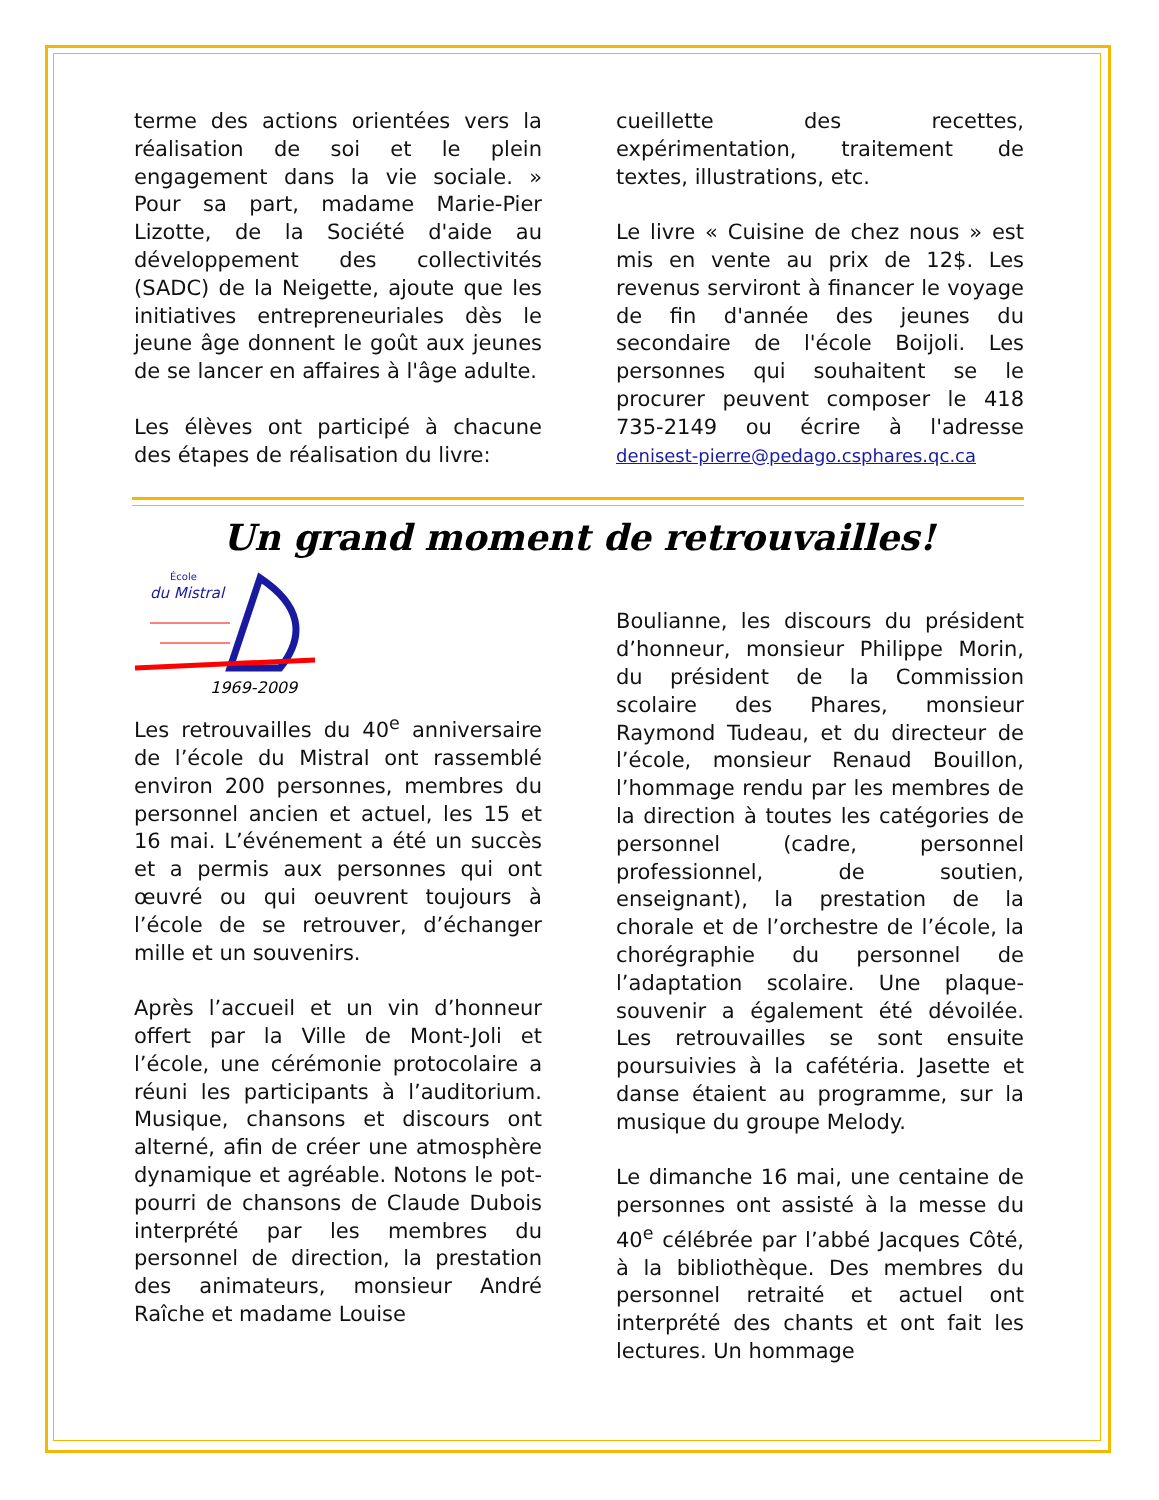terme des actions orientées vers la réalisation de soi et le plein engagement dans la vie sociale. » Pour sa part, madame Marie-Pier Lizotte, de la Société d'aide au développement des collectivités (SADC) de la Neigette, ajoute que les initiatives entrepreneuriales dès le jeune âge donnent le goût aux jeunes de se lancer en affaires à l'âge adulte.
Les élèves ont participé à chacune des étapes de réalisation du livre:
cueillette des recettes, expérimentation, traitement de textes, illustrations, etc.
Le livre « Cuisine de chez nous » est mis en vente au prix de 12$. Les revenus serviront à financer le voyage de fin d'année des jeunes du secondaire de l'école Boijoli. Les personnes qui souhaitent se le procurer peuvent composer le 418 735-2149 ou écrire à l'adresse denisest-pierre@pedago.csphares.qc.ca
Un grand moment de retrouvailles!
École
du Mistral
1969-2009
Les retrouvailles du 40<sup>e</sup> anniversaire de l’école du Mistral ont rassemblé environ 200 personnes, membres du personnel ancien et actuel, les 15 et 16 mai. L’événement a été un succès et a permis aux personnes qui ont œuvré ou qui oeuvrent toujours à l’école de se retrouver, d’échanger mille et un souvenirs.
Après l’accueil et un vin d’honneur offert par la Ville de Mont-Joli et l’école, une cérémonie protocolaire a réuni les participants à l’auditorium. Musique, chansons et discours ont alterné, afin de créer une atmosphère dynamique et agréable. Notons le pot-pourri de chansons de Claude Dubois interprété par les membres du personnel de direction, la prestation des animateurs, monsieur André Raîche et madame Louise
Boulianne, les discours du président d’honneur, monsieur Philippe Morin, du président de la Commission scolaire des Phares, monsieur Raymond Tudeau, et du directeur de l’école, monsieur Renaud Bouillon, l’hommage rendu par les membres de la direction à toutes les catégories de personnel (cadre, personnel professionnel, de soutien, enseignant), la prestation de la chorale et de l’orchestre de l’école, la chorégraphie du personnel de l’adaptation scolaire. Une plaque-souvenir a également été dévoilée. Les retrouvailles se sont ensuite poursuivies à la cafétéria. Jasette et danse étaient au programme, sur la musique du groupe Melody.
Le dimanche 16 mai, une centaine de personnes ont assisté à la messe du 40<sup>e</sup> célébrée par l’abbé Jacques Côté, à la bibliothèque. Des membres du personnel retraité et actuel ont interprété des chants et ont fait les lectures. Un hommage